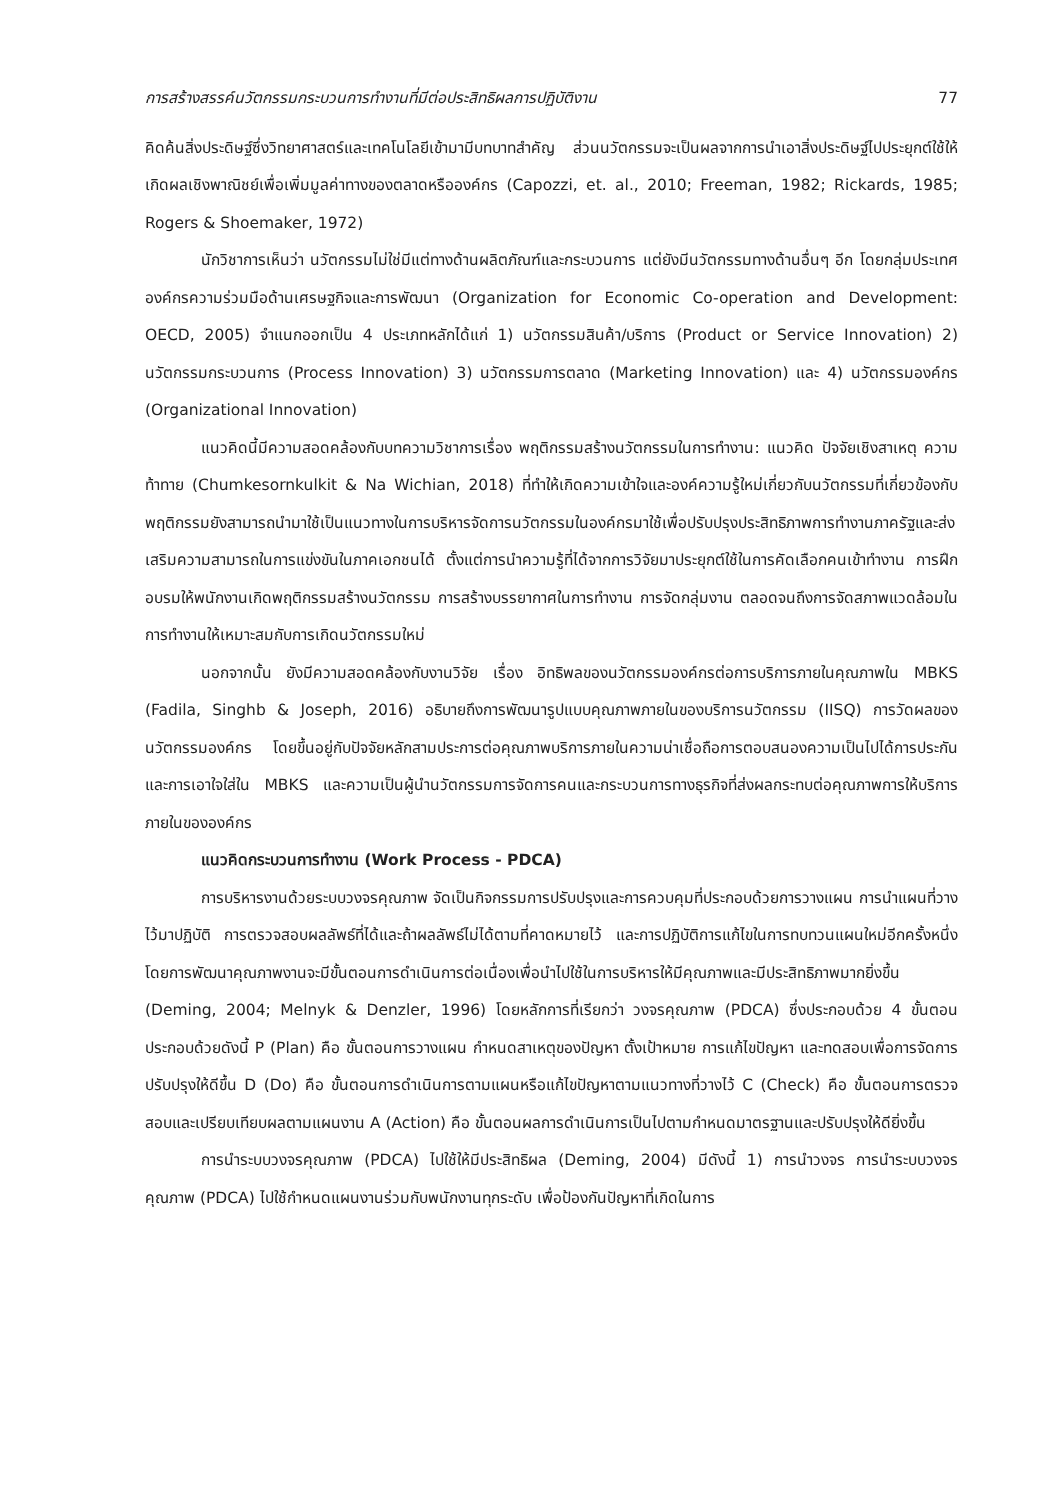การสร้างสรรค์นวัตกรรมกระบวนการทำงานที่มีต่อประสิทธิผลการปฏิบัติงาน 77
คิดค้นสิ่งประดิษฐ์ซึ่งวิทยาศาสตร์และเทคโนโลยีเข้ามามีบทบาทสำคัญ ส่วนนวัตกรรมจะเป็นผลจากการนำเอาสิ่งประดิษฐ์ไปประยุกต์ใช้ให้เกิดผลเชิงพาณิชย์เพื่อเพิ่มมูลค่าทางของตลาดหรือองค์กร (Capozzi, et. al., 2010; Freeman, 1982; Rickards, 1985; Rogers & Shoemaker, 1972)
นักวิชาการเห็นว่า นวัตกรรมไม่ใช่มีแต่ทางด้านผลิตภัณฑ์และกระบวนการ แต่ยังมีนวัตกรรมทางด้านอื่นๆ อีก โดยกลุ่มประเทศองค์กรความร่วมมือด้านเศรษฐกิจและการพัฒนา (Organization for Economic Co-operation and Development: OECD, 2005) จำแนกออกเป็น 4 ประเภทหลักได้แก่ 1) นวัตกรรมสินค้า/บริการ (Product or Service Innovation) 2) นวัตกรรมกระบวนการ (Process Innovation) 3) นวัตกรรมการตลาด (Marketing Innovation) และ 4) นวัตกรรมองค์กร (Organizational Innovation)
แนวคิดนี้มีความสอดคล้องกับบทความวิชาการเรื่อง พฤติกรรมสร้างนวัตกรรมในการทำงาน: แนวคิด ปัจจัยเชิงสาเหตุ ความท้าทาย (Chumkesornkulkit & Na Wichian, 2018) ที่ทำให้เกิดความเข้าใจและองค์ความรู้ใหม่เกี่ยวกับนวัตกรรมที่เกี่ยวข้องกับพฤติกรรมยังสามารถนำมาใช้เป็นแนวทางในการบริหารจัดการนวัตกรรมในองค์กรมาใช้เพื่อปรับปรุงประสิทธิภาพการทำงานภาครัฐและส่งเสริมความสามารถในการแข่งขันในภาคเอกชนได้ ตั้งแต่การนำความรู้ที่ได้จากการวิจัยมาประยุกต์ใช้ในการคัดเลือกคนเข้าทำงาน การฝึกอบรมให้พนักงานเกิดพฤติกรรมสร้างนวัตกรรม การสร้างบรรยากาศในการทำงาน การจัดกลุ่มงาน ตลอดจนถึงการจัดสภาพแวดล้อมในการทำงานให้เหมาะสมกับการเกิดนวัตกรรมใหม่
นอกจากนั้น ยังมีความสอดคล้องกับงานวิจัย เรื่อง อิทธิพลของนวัตกรรมองค์กรต่อการบริการภายในคุณภาพใน MBKS (Fadila, Singhb & Joseph, 2016) อธิบายถึงการพัฒนารูปแบบคุณภาพภายในของบริการนวัตกรรม (IISQ) การวัดผลของนวัตกรรมองค์กร โดยขึ้นอยู่กับปัจจัยหลักสามประการต่อคุณภาพบริการภายในความน่าเชื่อถือการตอบสนองความเป็นไปได้การประกันและการเอาใจใส่ใน MBKS และความเป็นผู้นำนวัตกรรมการจัดการคนและกระบวนการทางธุรกิจที่ส่งผลกระทบต่อคุณภาพการให้บริการภายในขององค์กร
แนวคิดกระบวนการทำงาน (Work Process - PDCA)
การบริหารงานด้วยระบบวงจรคุณภาพ จัดเป็นกิจกรรมการปรับปรุงและการควบคุมที่ประกอบด้วยการวางแผน การนำแผนที่วางไว้มาปฏิบัติ การตรวจสอบผลลัพธ์ที่ได้และถ้าผลลัพธ์ไม่ได้ตามที่คาดหมายไว้ และการปฏิบัติการแก้ไขในการทบทวนแผนใหม่อีกครั้งหนึ่ง โดยการพัฒนาคุณภาพงานจะมีขั้นตอนการดำเนินการต่อเนื่องเพื่อนำไปใช้ในการบริหารให้มีคุณภาพและมีประสิทธิภาพมากยิ่งขึ้น (Deming, 2004; Melnyk & Denzler, 1996) โดยหลักการที่เรียกว่า วงจรคุณภาพ (PDCA) ซึ่งประกอบด้วย 4 ขั้นตอน ประกอบด้วยดังนี้ P (Plan) คือ ขั้นตอนการวางแผน กำหนดสาเหตุของปัญหา ตั้งเป้าหมาย การแก้ไขปัญหา และทดสอบเพื่อการจัดการปรับปรุงให้ดีขึ้น D (Do) คือ ขั้นตอนการดำเนินการตามแผนหรือแก้ไขปัญหาตามแนวทางที่วางไว้ C (Check) คือ ขั้นตอนการตรวจสอบและเปรียบเทียบผลตามแผนงาน A (Action) คือ ขั้นตอนผลการดำเนินการเป็นไปตามกำหนดมาตรฐานและปรับปรุงให้ดียิ่งขึ้น
การนำระบบวงจรคุณภาพ (PDCA) ไปใช้ให้มีประสิทธิผล (Deming, 2004) มีดังนี้ 1) การนำวงจร การนำระบบวงจรคุณภาพ (PDCA) ไปใช้กำหนดแผนงานร่วมกับพนักงานทุกระดับ เพื่อป้องกันปัญหาที่เกิดในการ